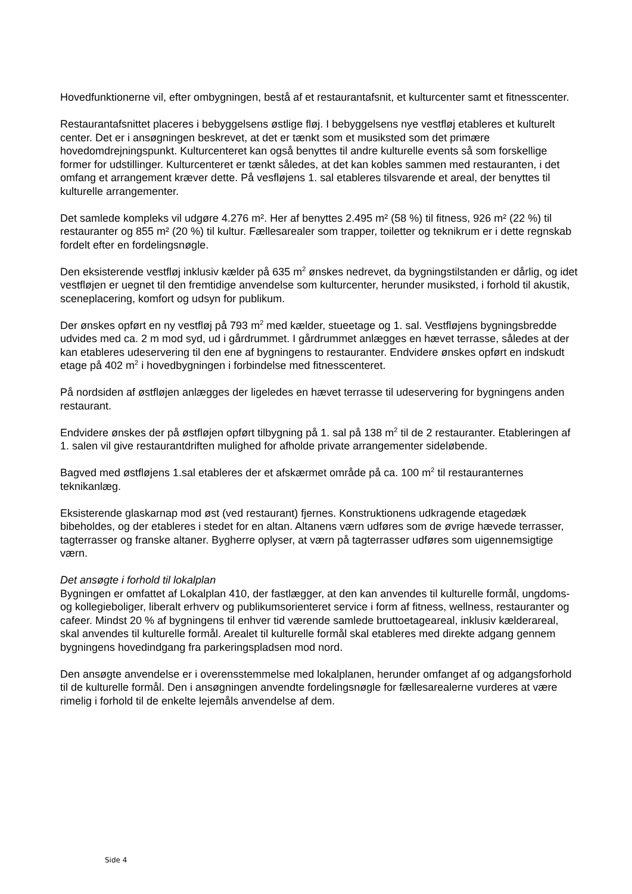Hovedfunktionerne vil, efter ombygningen, bestå af et restaurantafsnit, et kulturcenter samt et fitnesscenter.
Restaurantafsnittet placeres i bebyggelsens østlige fløj. I bebyggelsens nye vestfløj etableres et kulturelt center. Det er i ansøgningen beskrevet, at det er tænkt som et musiksted som det primære hovedomdrejningspunkt. Kulturcenteret kan også benyttes til andre kulturelle events så som forskellige former for udstillinger. Kulturcenteret er tænkt således, at det kan kobles sammen med restauranten, i det omfang et arrangement kræver dette. På vesfløjens 1. sal etableres tilsvarende et areal, der benyttes til kulturelle arrangementer.
Det samlede kompleks vil udgøre 4.276 m². Her af benyttes 2.495 m² (58 %) til fitness, 926 m² (22 %) til restauranter og 855 m² (20 %) til kultur. Fællesarealer som trapper, toiletter og teknikrum er i dette regnskab fordelt efter en fordelingsnøgle.
Den eksisterende vestfløj inklusiv kælder på 635 m<sup>2</sup> ønskes nedrevet, da bygningstilstanden er dårlig, og idet vestfløjen er uegnet til den fremtidige anvendelse som kulturcenter, herunder musiksted, i forhold til akustik, sceneplacering, komfort og udsyn for publikum.
Der ønskes opført en ny vestfløj på 793 m<sup>2</sup> med kælder, stueetage og 1. sal. Vestfløjens bygningsbredde udvides med ca. 2 m mod syd, ud i gårdrummet. I gårdrummet anlægges en hævet terrasse, således at der kan etableres udeservering til den ene af bygningens to restauranter. Endvidere ønskes opført en indskudt etage på 402 m<sup>2</sup> i hovedbygningen i forbindelse med fitnesscenteret.
På nordsiden af østfløjen anlægges der ligeledes en hævet terrasse til udeservering for bygningens anden restaurant.
Endvidere ønskes der på østfløjen opført tilbygning på 1. sal på 138 m<sup>2</sup> til de 2 restauranter. Etableringen af 1. salen vil give restaurantdriften mulighed for afholde private arrangementer sideløbende.
Bagved med østfløjens 1.sal etableres der et afskærmet område på ca. 100 m<sup>2</sup> til restauranternes teknikanlæg.
Eksisterende glaskarnap mod øst (ved restaurant) fjernes. Konstruktionens udkragende etagedæk bibeholdes, og der etableres i stedet for en altan. Altanens værn udføres som de øvrige hævede terrasser, tagterrasser og franske altaner. Bygherre oplyser, at værn på tagterrasser udføres som uigennemsigtige værn.
Det ansøgte i forhold til lokalplan
Bygningen er omfattet af Lokalplan 410, der fastlægger, at den kan anvendes til kulturelle formål, ungdoms- og kollegieboliger, liberalt erhverv og publikumsorienteret service i form af fitness, wellness, restauranter og cafeer. Mindst 20 % af bygningens til enhver tid værende samlede bruttoetageareal, inklusiv kælderareal, skal anvendes til kulturelle formål. Arealet til kulturelle formål skal etableres med direkte adgang gennem bygningens hovedindgang fra parkeringspladsen mod nord.
Den ansøgte anvendelse er i overensstemmelse med lokalplanen, herunder omfanget af og adgangsforhold til de kulturelle formål. Den i ansøgningen anvendte fordelingsnøgle for fællesarealerne vurderes at være rimelig i forhold til de enkelte lejemåls anvendelse af dem.
Side 4